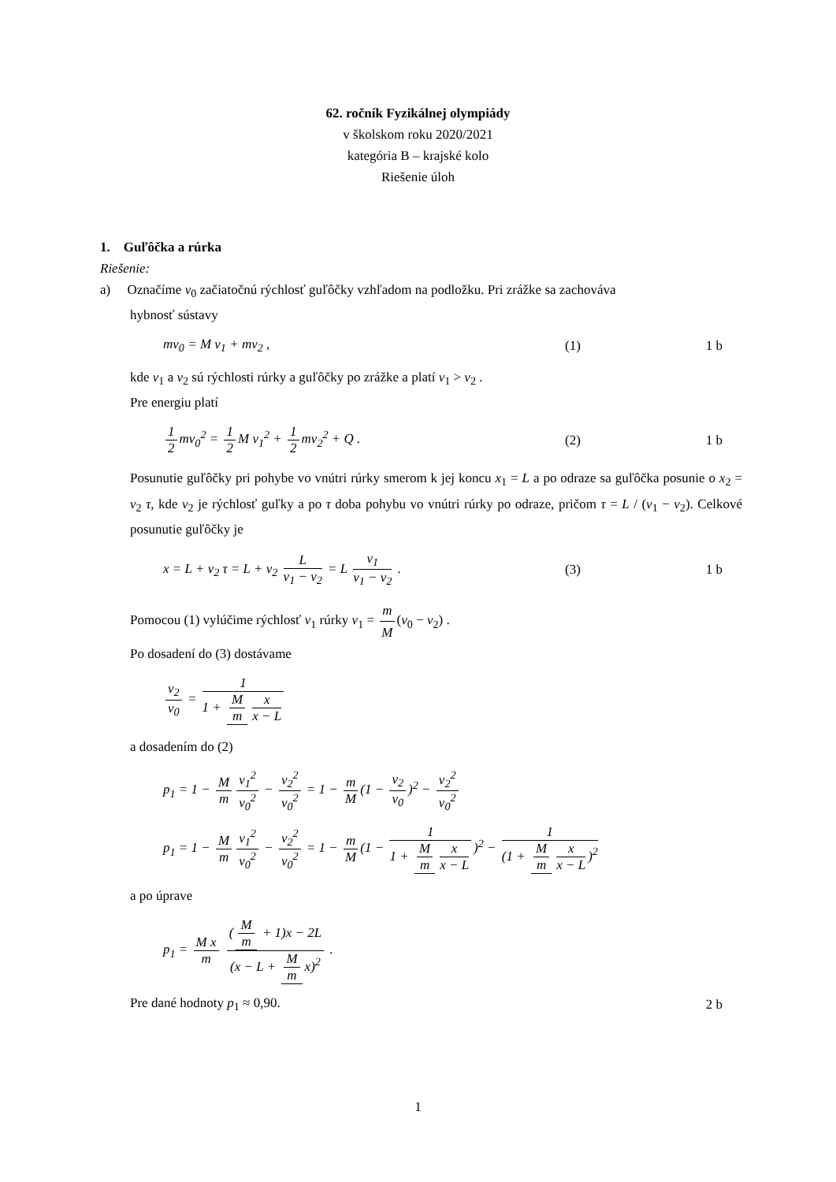62. ročník Fyzikálnej olympiády
v školskom roku 2020/2021
kategória B – krajské kolo
Riešenie úloh
1. Guľôčka a rúrka
Riešenie:
a) Označíme v<sub>0</sub> začiatočnú rýchlosť guľôčky vzhľadom na podložku. Pri zrážke sa zachováva
hybnosť sústavy
mv<sub>0</sub> = M v<sub>1</sub> + mv<sub>2</sub> , (1) 1 b
kde v<sub>1</sub> a v<sub>2</sub> sú rýchlosti rúrky a guľôčky po zrážke a platí v<sub>1</sub> > v<sub>2</sub> .
Pre energiu platí
1 2 mv<sub>0</sub><sup>2</sup> = 1 2 M v<sub>1</sub><sup>2</sup> + 1 2 mv<sub>2</sub><sup>2</sup> + Q . (2) 1 b
Posunutie guľôčky pri pohybe vo vnútri rúrky smerom k jej koncu x<sub>1</sub> = L a po odraze sa guľôčka posunie o x<sub>2</sub> = v<sub>2</sub> τ, kde v<sub>2</sub> je rýchlosť guľky a po τ doba pohybu vo vnútri rúrky po odraze, pričom τ = L / (v<sub>1</sub> − v<sub>2</sub>). Celkové posunutie guľôčky je
x = L + v<sub>2</sub> τ = L + v<sub>2</sub> L v<sub>1</sub> − v<sub>2</sub> = L v<sub>1</sub> v<sub>1</sub> − v<sub>2</sub> . (3) 1 b
Pomocou (1) vylúčime rýchlosť v<sub>1</sub> rúrky v<sub>1</sub> = m M (v<sub>0</sub> − v<sub>2</sub>) .
Po dosadení do (3) dostávame
v<sub>2</sub> v<sub>0</sub> = 1 1 + M m x x − L
a dosadením do (2)
p<sub>1</sub> = 1 − M m v<sub>1</sub><sup>2</sup> v<sub>0</sub><sup>2</sup> − v<sub>2</sub><sup>2</sup> v<sub>0</sub><sup>2</sup> = 1 − m M (1 − v<sub>2</sub> v<sub>0</sub>)<sup>2</sup> − v<sub>2</sub><sup>2</sup> v<sub>0</sub><sup>2</sup>
p<sub>1</sub> = 1 − M m v<sub>1</sub><sup>2</sup> v<sub>0</sub><sup>2</sup> − v<sub>2</sub><sup>2</sup> v<sub>0</sub><sup>2</sup> = 1 − m M (1 − 1 1 + M m x x − L)<sup>2</sup> − 1 (1 + M m x x − L)<sup>2</sup>
a po úprave
p<sub>1</sub> = M x m (M m + 1)x − 2L (x − L + M m x)<sup>2</sup> .
Pre dané hodnoty p<sub>1</sub> ≈ 0,90. 2 b
1